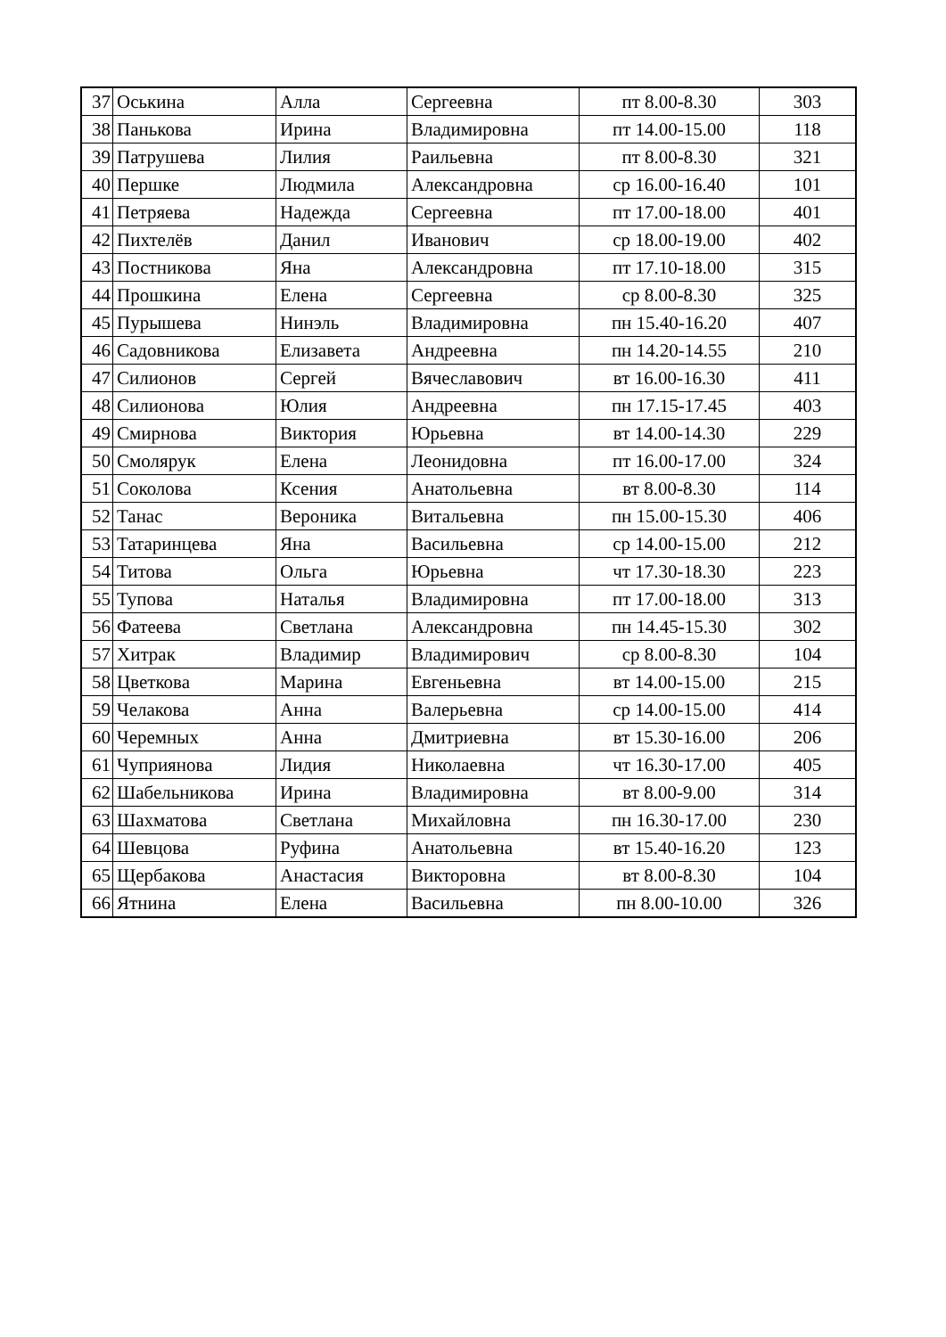| 37 | Оськина | Алла | Сергеевна | пт 8.00-8.30 | 303 |
| 38 | Панькова | Ирина | Владимировна | пт 14.00-15.00 | 118 |
| 39 | Патрушева | Лилия | Раильевна | пт 8.00-8.30 | 321 |
| 40 | Першке | Людмила | Александровна | ср 16.00-16.40 | 101 |
| 41 | Петряева | Надежда | Сергеевна | пт 17.00-18.00 | 401 |
| 42 | Пихтелёв | Данил | Иванович | ср 18.00-19.00 | 402 |
| 43 | Постникова | Яна | Александровна | пт 17.10-18.00 | 315 |
| 44 | Прошкина | Елена | Сергеевна | ср 8.00-8.30 | 325 |
| 45 | Пурышева | Нинэль | Владимировна | пн 15.40-16.20 | 407 |
| 46 | Садовникова | Елизавета | Андреевна | пн 14.20-14.55 | 210 |
| 47 | Силионов | Сергей | Вячеславович | вт 16.00-16.30 | 411 |
| 48 | Силионова | Юлия | Андреевна | пн 17.15-17.45 | 403 |
| 49 | Смирнова | Виктория | Юрьевна | вт 14.00-14.30 | 229 |
| 50 | Смолярук | Елена | Леонидовна | пт 16.00-17.00 | 324 |
| 51 | Соколова | Ксения | Анатольевна | вт 8.00-8.30 | 114 |
| 52 | Танас | Вероника | Витальевна | пн 15.00-15.30 | 406 |
| 53 | Татаринцева | Яна | Васильевна | ср 14.00-15.00 | 212 |
| 54 | Титова | Ольга | Юрьевна | чт 17.30-18.30 | 223 |
| 55 | Тупова | Наталья | Владимировна | пт 17.00-18.00 | 313 |
| 56 | Фатеева | Светлана | Александровна | пн 14.45-15.30 | 302 |
| 57 | Хитрак | Владимир | Владимирович | ср 8.00-8.30 | 104 |
| 58 | Цветкова | Марина | Евгеньевна | вт 14.00-15.00 | 215 |
| 59 | Челакова | Анна | Валерьевна | ср 14.00-15.00 | 414 |
| 60 | Черемных | Анна | Дмитриевна | вт 15.30-16.00 | 206 |
| 61 | Чуприянова | Лидия | Николаевна | чт 16.30-17.00 | 405 |
| 62 | Шабельникова | Ирина | Владимировна | вт 8.00-9.00 | 314 |
| 63 | Шахматова | Светлана | Михайловна | пн 16.30-17.00 | 230 |
| 64 | Шевцова | Руфина | Анатольевна | вт 15.40-16.20 | 123 |
| 65 | Щербакова | Анастасия | Викторовна | вт 8.00-8.30 | 104 |
| 66 | Ятнина | Елена | Васильевна | пн 8.00-10.00 | 326 |